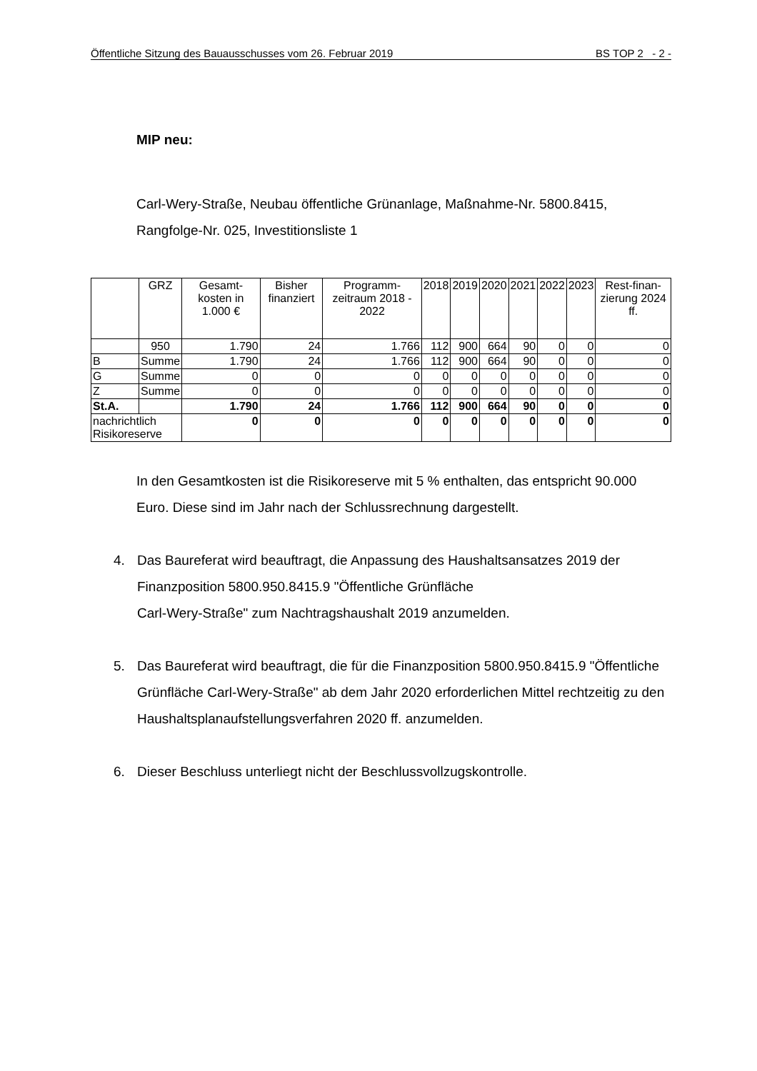Öffentliche Sitzung des Bauausschusses vom 26. Februar 2019 BS TOP 2 - 2 -
MIP neu:
Carl-Wery-Straße, Neubau öffentliche Grünanlage, Maßnahme-Nr. 5800.8415, Rangfolge-Nr. 025, Investitionsliste 1
| | GRZ | Gesamt-kosten in 1.000 € | Bisher finanziert | Programm-zeitraum 2018 - 2022 | 2018 | 2019 | 2020 | 2021 | 2022 | 2023 | Rest-finan-zierung 2024 ff. |
| --- | --- | --- | --- | --- | --- | --- | --- | --- | --- | --- | --- |
| | 950 | 1.790 | 24 | 1.766 | 112 | 900 | 664 | 90 | 0 | 0 | 0 |
| B | Summe | 1.790 | 24 | 1.766 | 112 | 900 | 664 | 90 | 0 | 0 | 0 |
| G | Summe | 0 | 0 | 0 | 0 | 0 | 0 | 0 | 0 | 0 | 0 |
| Z | Summe | 0 | 0 | 0 | 0 | 0 | 0 | 0 | 0 | 0 | 0 |
| St.A. | | 1.790 | 24 | 1.766 | 112 | 900 | 664 | 90 | 0 | 0 | 0 |
| nachrichtlich Risikoreserve | | 0 | 0 | 0 | 0 | 0 | 0 | 0 | 0 | 0 | 0 |
In den Gesamtkosten ist die Risikoreserve mit 5 % enthalten, das entspricht 90.000 Euro. Diese sind im Jahr nach der Schlussrechnung dargestellt.
4. Das Baureferat wird beauftragt, die Anpassung des Haushaltsansatzes 2019 der Finanzposition 5800.950.8415.9 "Öffentliche Grünfläche
Carl-Wery-Straße" zum Nachtragshaushalt 2019 anzumelden.
5. Das Baureferat wird beauftragt, die für die Finanzposition 5800.950.8415.9 "Öffentliche Grünfläche Carl-Wery-Straße" ab dem Jahr 2020 erforderlichen Mittel rechtzeitig zu den Haushaltsplanaufstellungsverfahren 2020 ff. anzumelden.
6. Dieser Beschluss unterliegt nicht der Beschlussvollzugskontrolle.